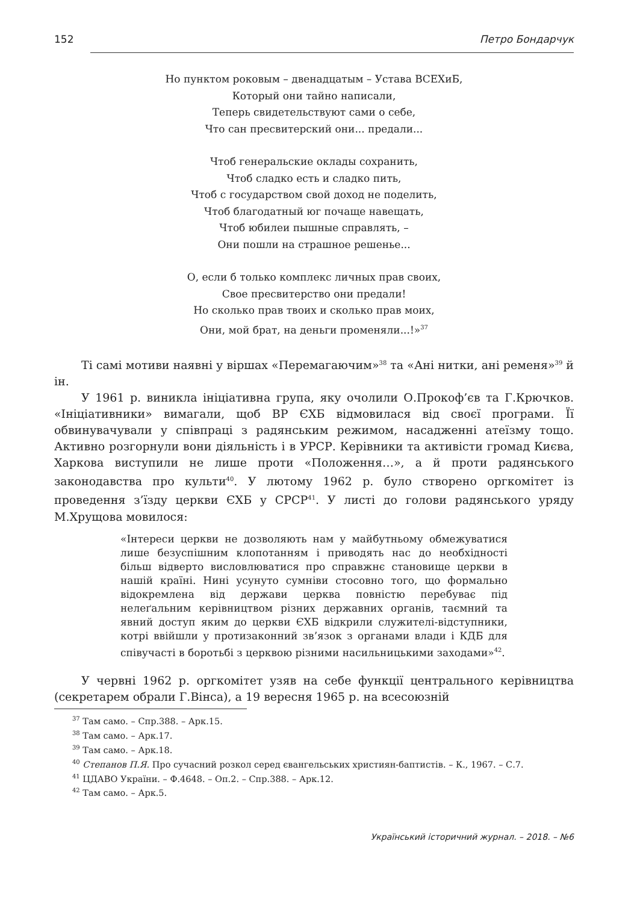152 Петро Бондарчук
Но пунктом роковым – двенадцатым – Устава ВСЕХиБ,
Который они тайно написали,
Теперь свидетельствуют сами о себе,
Что сан пресвитерский они... предали...
Чтоб генеральские оклады сохранить,
Чтоб сладко есть и сладко пить,
Чтоб с государством свой доход не поделить,
Чтоб благодатный юг почаще навещать,
Чтоб юбилеи пышные справлять, –
Они пошли на страшное решенье...
О, если б только комплекс личных прав своих,
Свое пресвитерство они предали!
Но сколько прав твоих и сколько прав моих,
Они, мой брат, на деньги променяли...!»<sup>37</sup>
Ті самі мотиви наявні у віршах «Перемагаючим»<sup>38</sup> та «Ані нитки, ані ременя»<sup>39</sup> й ін.
У 1961 р. виникла ініціативна група, яку очолили О.Прокоф’єв та Г.Крючков. «Ініціативники» вимагали, щоб ВР ЄХБ відмовилася від своєї програми. Її обвинувачували у співпраці з радянським режимом, насадженні атеїзму тощо. Активно розгорнули вони діяльність і в УРСР. Керівники та активісти громад Києва, Харкова виступили не лише проти «Положення…», а й проти радянського законодавства про культи<sup>40</sup>. У лютому 1962 р. було створено оргкомітет із проведення з’їзду церкви ЄХБ у СРСР<sup>41</sup>. У листі до голови радянського уряду М.Хрущова мовилося:
«Інтереси церкви не дозволяють нам у майбутньому обмежуватися лише безуспішним клопотанням і приводять нас до необхідності більш відверто висловлюватися про справжнє становище церкви в нашій країні. Нині усунуто сумніви стосовно того, що формально відокремлена від держави церква повністю перебуває під нелеґальним керівництвом різних державних органів, таємний та явний доступ яким до церкви ЄХБ відкрили служителі-відступники, котрі ввійшли у протизаконний зв’язок з органами влади і КДБ для співучасті в боротьбі з церквою різними насильницькими заходами»<sup>42</sup>.
У червні 1962 р. оргкомітет узяв на себе функції центрального керівництва (секретарем обрали Г.Вінса), а 19 вересня 1965 р. на всесоюзній
<sup>37</sup> Там само. – Спр.388. – Арк.15.
<sup>38</sup> Там само. – Арк.17.
<sup>39</sup> Там само. – Арк.18.
<sup>40</sup> Степанов П.Я. Про сучасний розкол серед євангельських християн-баптистів. – К., 1967. – С.7.
<sup>41</sup> ЦДАВО України. – Ф.4648. – Оп.2. – Спр.388. – Арк.12.
<sup>42</sup> Там само. – Арк.5.
Український історичний журнал. – 2018. – №6